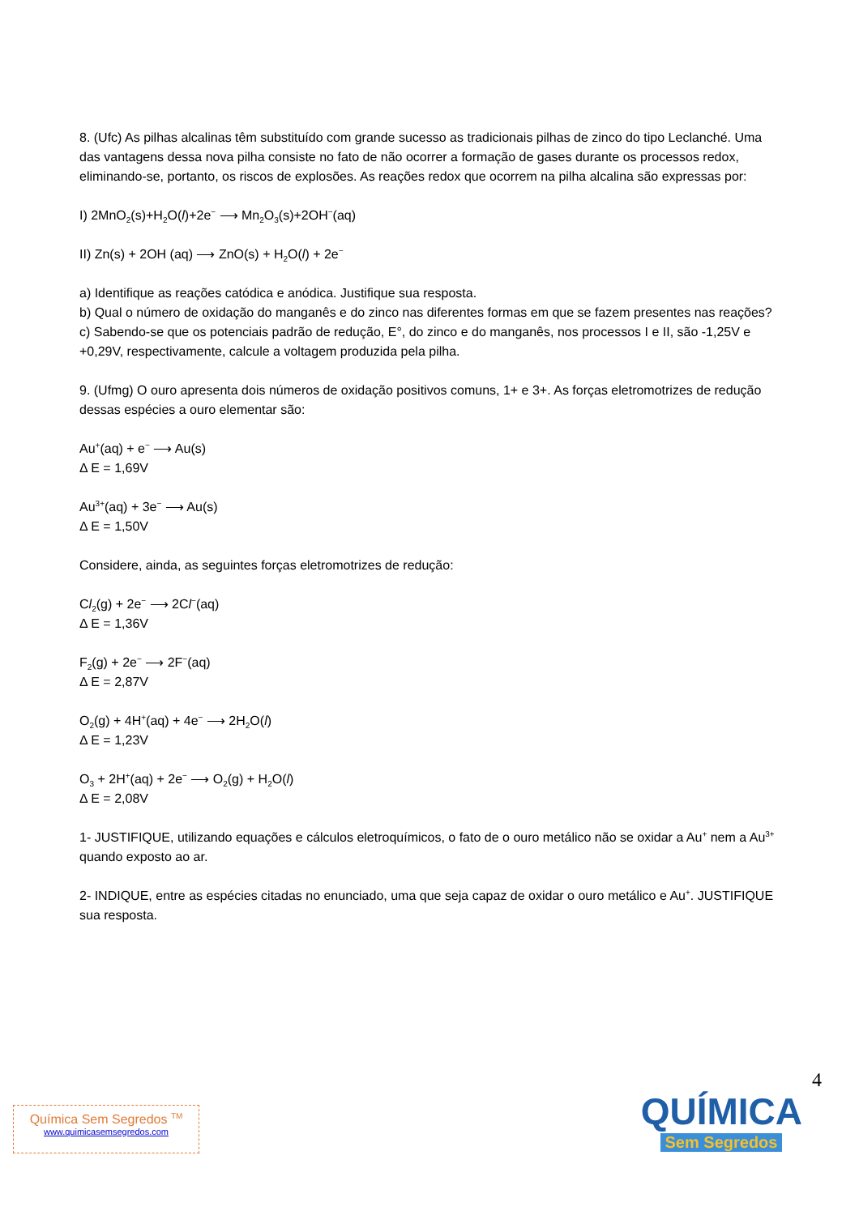8. (Ufc) As pilhas alcalinas têm substituído com grande sucesso as tradicionais pilhas de zinco do tipo Leclanché. Uma das vantagens dessa nova pilha consiste no fato de não ocorrer a formação de gases durante os processos redox, eliminando-se, portanto, os riscos de explosões. As reações redox que ocorrem na pilha alcalina são expressas por:
I) 2MnO<sub>2</sub>(s)+H<sub>2</sub>O(l)+2e<sup>−</sup> ⟶ Mn<sub>2</sub>O<sub>3</sub>(s)+2OH<sup>−</sup>(aq)
II) Zn(s) + 2OH (aq) ⟶ ZnO(s) + H<sub>2</sub>O(l) + 2e<sup>−</sup>
a) Identifique as reações catódica e anódica. Justifique sua resposta.
b) Qual o número de oxidação do manganês e do zinco nas diferentes formas em que se fazem presentes nas reações?
c) Sabendo-se que os potenciais padrão de redução, E°, do zinco e do manganês, nos processos I e II, são -1,25V e +0,29V, respectivamente, calcule a voltagem produzida pela pilha.
9. (Ufmg) O ouro apresenta dois números de oxidação positivos comuns, 1+ e 3+. As forças eletromotrizes de redução dessas espécies a ouro elementar são:
Au<sup>+</sup>(aq) + e<sup>−</sup> ⟶ Au(s)
Δ E = 1,69V
Au<sup>3+</sup>(aq) + 3e<sup>−</sup> ⟶ Au(s)
Δ E = 1,50V
Considere, ainda, as seguintes forças eletromotrizes de redução:
Cl<sub>2</sub>(g) + 2e<sup>−</sup> ⟶ 2Cl<sup>−</sup>(aq)
Δ E = 1,36V
F<sub>2</sub>(g) + 2e<sup>−</sup> ⟶ 2F<sup>−</sup>(aq)
Δ E = 2,87V
O<sub>2</sub>(g) + 4H<sup>+</sup>(aq) + 4e<sup>−</sup> ⟶ 2H<sub>2</sub>O(l)
Δ E = 1,23V
O<sub>3</sub> + 2H<sup>+</sup>(aq) + 2e<sup>−</sup> ⟶ O<sub>2</sub>(g) + H<sub>2</sub>O(l)
Δ E = 2,08V
1- JUSTIFIQUE, utilizando equações e cálculos eletroquímicos, o fato de o ouro metálico não se oxidar a Au<sup>+</sup> nem a Au<sup>3+</sup> quando exposto ao ar.
2- INDIQUE, entre as espécies citadas no enunciado, uma que seja capaz de oxidar o ouro metálico e Au<sup>+</sup>. JUSTIFIQUE sua resposta.
4
Química Sem Segredos <sup>TM</sup>
www.quimicasemsegredos.com
QUÍMICA
Sem Segredos